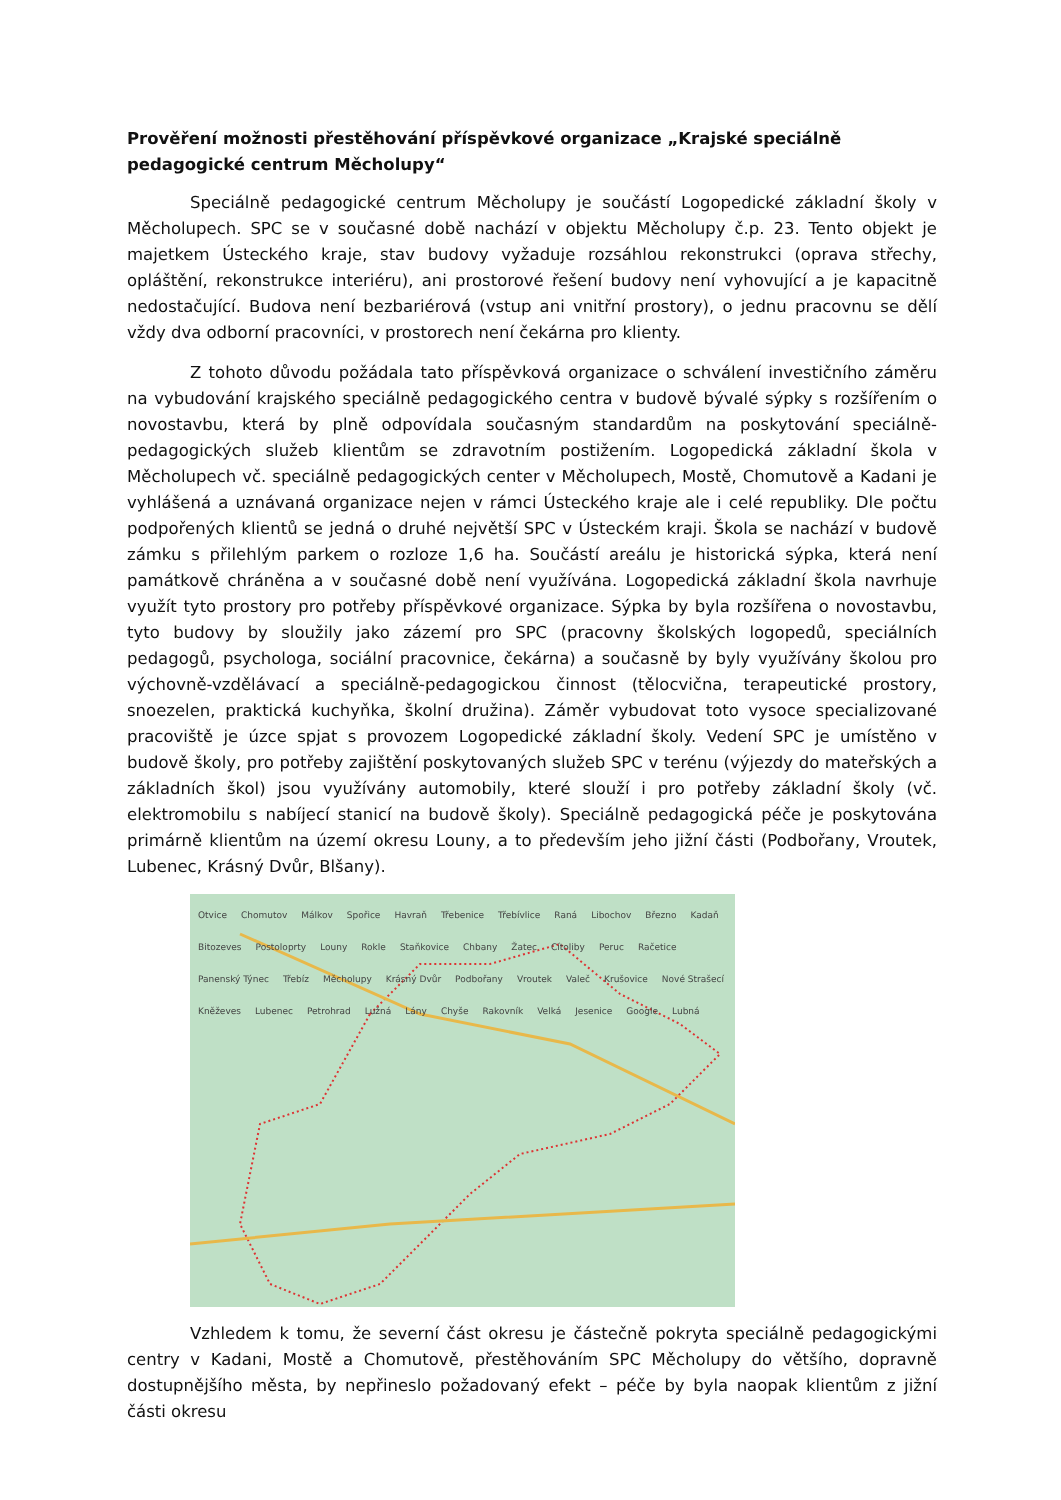Prověření možnosti přestěhování příspěvkové organizace „Krajské speciálně pedagogické centrum Měcholupy“
Speciálně pedagogické centrum Měcholupy je součástí Logopedické základní školy v Měcholupech. SPC se v současné době nachází v objektu Měcholupy č.p. 23. Tento objekt je majetkem Ústeckého kraje, stav budovy vyžaduje rozsáhlou rekonstrukci (oprava střechy, opláštění, rekonstrukce interiéru), ani prostorové řešení budovy není vyhovující a je kapacitně nedostačující. Budova není bezbariérová (vstup ani vnitřní prostory), o jednu pracovnu se dělí vždy dva odborní pracovníci, v prostorech není čekárna pro klienty.
Z tohoto důvodu požádala tato příspěvková organizace o schválení investičního záměru na vybudování krajského speciálně pedagogického centra v budově bývalé sýpky s rozšířením o novostavbu, která by plně odpovídala současným standardům na poskytování speciálně-pedagogických služeb klientům se zdravotním postižením. Logopedická základní škola v Měcholupech vč. speciálně pedagogických center v Měcholupech, Mostě, Chomutově a Kadani je vyhlášená a uznávaná organizace nejen v rámci Ústeckého kraje ale i celé republiky. Dle počtu podpořených klientů se jedná o druhé největší SPC v Ústeckém kraji. Škola se nachází v budově zámku s přilehlým parkem o rozloze 1,6 ha. Součástí areálu je historická sýpka, která není památkově chráněna a v současné době není využívána. Logopedická základní škola navrhuje využít tyto prostory pro potřeby příspěvkové organizace. Sýpka by byla rozšířena o novostavbu, tyto budovy by sloužily jako zázemí pro SPC (pracovny školských logopedů, speciálních pedagogů, psychologa, sociální pracovnice, čekárna) a současně by byly využívány školou pro výchovně-vzdělávací a speciálně-pedagogickou činnost (tělocvična, terapeutické prostory, snoezelen, praktická kuchyňka, školní družina). Záměr vybudovat toto vysoce specializované pracoviště je úzce spjat s provozem Logopedické základní školy. Vedení SPC je umístěno v budově školy, pro potřeby zajištění poskytovaných služeb SPC v terénu (výjezdy do mateřských a základních škol) jsou využívány automobily, které slouží i pro potřeby základní školy (vč. elektromobilu s nabíjecí stanicí na budově školy). Speciálně pedagogická péče je poskytována primárně klientům na území okresu Louny, a to především jeho jižní části (Podbořany, Vroutek, Lubenec, Krásný Dvůr, Blšany).
Otvice Chomutov Málkov Spořice Havraň Třebenice Třebívlice Raná Libochov Březno Kadaň Bitozeves Postoloprty Louny Rokle Staňkovice Chbany Žatec Cítoliby Peruc Račetice Panenský Týnec Třebíz Měcholupy Krásný Dvůr Podbořany Vroutek Valeč Krušovice Nové Strašecí Kněževes Lubenec Petrohrad Lužná Lány Chyše Rakovník Velká Jesenice Google Lubná
Vzhledem k tomu, že severní část okresu je částečně pokryta speciálně pedagogickými centry v Kadani, Mostě a Chomutově, přestěhováním SPC Měcholupy do většího, dopravně dostupnějšího města, by nepřineslo požadovaný efekt – péče by byla naopak klientům z jižní části okresu